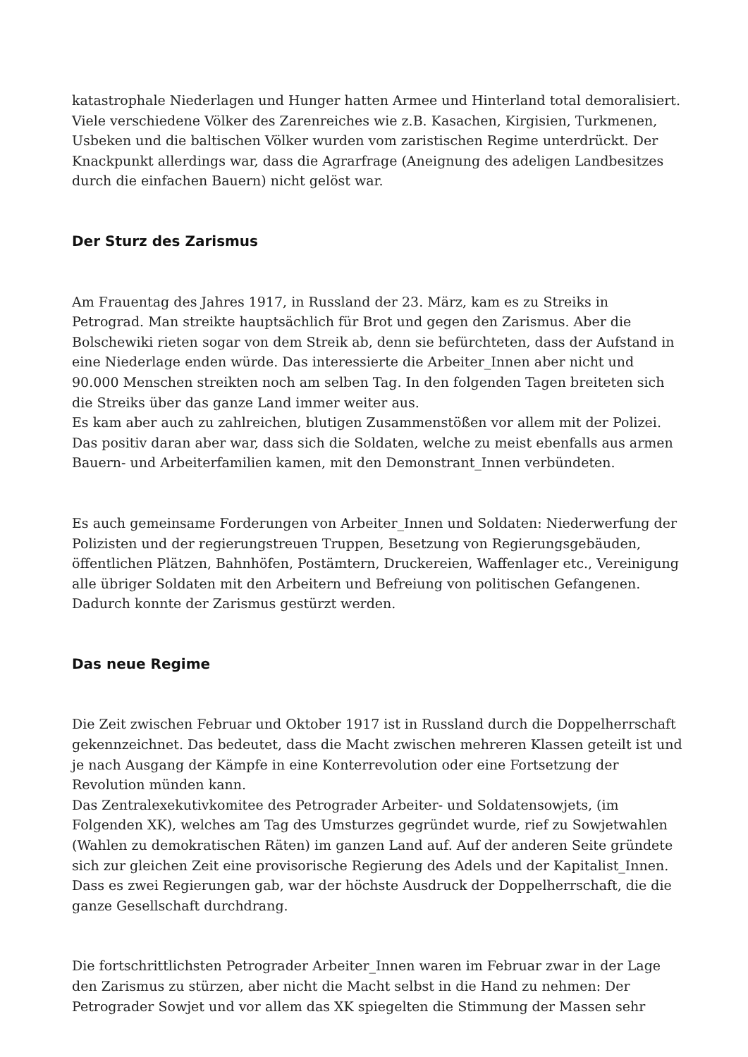katastrophale Niederlagen und Hunger hatten Armee und Hinterland total demoralisiert. Viele verschiedene Völker des Zarenreiches wie z.B. Kasachen, Kirgisien, Turkmenen, Usbeken und die baltischen Völker wurden vom zaristischen Regime unterdrückt. Der Knackpunkt allerdings war, dass die Agrarfrage (Aneignung des adeligen Landbesitzes durch die einfachen Bauern) nicht gelöst war.
Der Sturz des Zarismus
Am Frauentag des Jahres 1917, in Russland der 23. März, kam es zu Streiks in Petrograd. Man streikte hauptsächlich für Brot und gegen den Zarismus. Aber die Bolschewiki rieten sogar von dem Streik ab, denn sie befürchteten, dass der Aufstand in eine Niederlage enden würde. Das interessierte die Arbeiter_Innen aber nicht und 90.000 Menschen streikten noch am selben Tag. In den folgenden Tagen breiteten sich die Streiks über das ganze Land immer weiter aus.
Es kam aber auch zu zahlreichen, blutigen Zusammenstößen vor allem mit der Polizei. Das positiv daran aber war, dass sich die Soldaten, welche zu meist ebenfalls aus armen Bauern- und Arbeiterfamilien kamen, mit den Demonstrant_Innen verbündeten.
Es auch gemeinsame Forderungen von Arbeiter_Innen und Soldaten: Niederwerfung der Polizisten und der regierungstreuen Truppen, Besetzung von Regierungsgebäuden, öffentlichen Plätzen, Bahnhöfen, Postämtern, Druckereien, Waffenlager etc., Vereinigung alle übriger Soldaten mit den Arbeitern und Befreiung von politischen Gefangenen. Dadurch konnte der Zarismus gestürzt werden.
Das neue Regime
Die Zeit zwischen Februar und Oktober 1917 ist in Russland durch die Doppelherrschaft gekennzeichnet. Das bedeutet, dass die Macht zwischen mehreren Klassen geteilt ist und je nach Ausgang der Kämpfe in eine Konterrevolution oder eine Fortsetzung der Revolution münden kann.
Das Zentralexekutivkomitee des Petrograder Arbeiter- und Soldatensowjets, (im Folgenden XK), welches am Tag des Umsturzes gegründet wurde, rief zu Sowjetwahlen (Wahlen zu demokratischen Räten) im ganzen Land auf. Auf der anderen Seite gründete sich zur gleichen Zeit eine provisorische Regierung des Adels und der Kapitalist_Innen. Dass es zwei Regierungen gab, war der höchste Ausdruck der Doppelherrschaft, die die ganze Gesellschaft durchdrang.
Die fortschrittlichsten Petrograder Arbeiter_Innen waren im Februar zwar in der Lage den Zarismus zu stürzen, aber nicht die Macht selbst in die Hand zu nehmen: Der Petrograder Sowjet und vor allem das XK spiegelten die Stimmung der Massen sehr